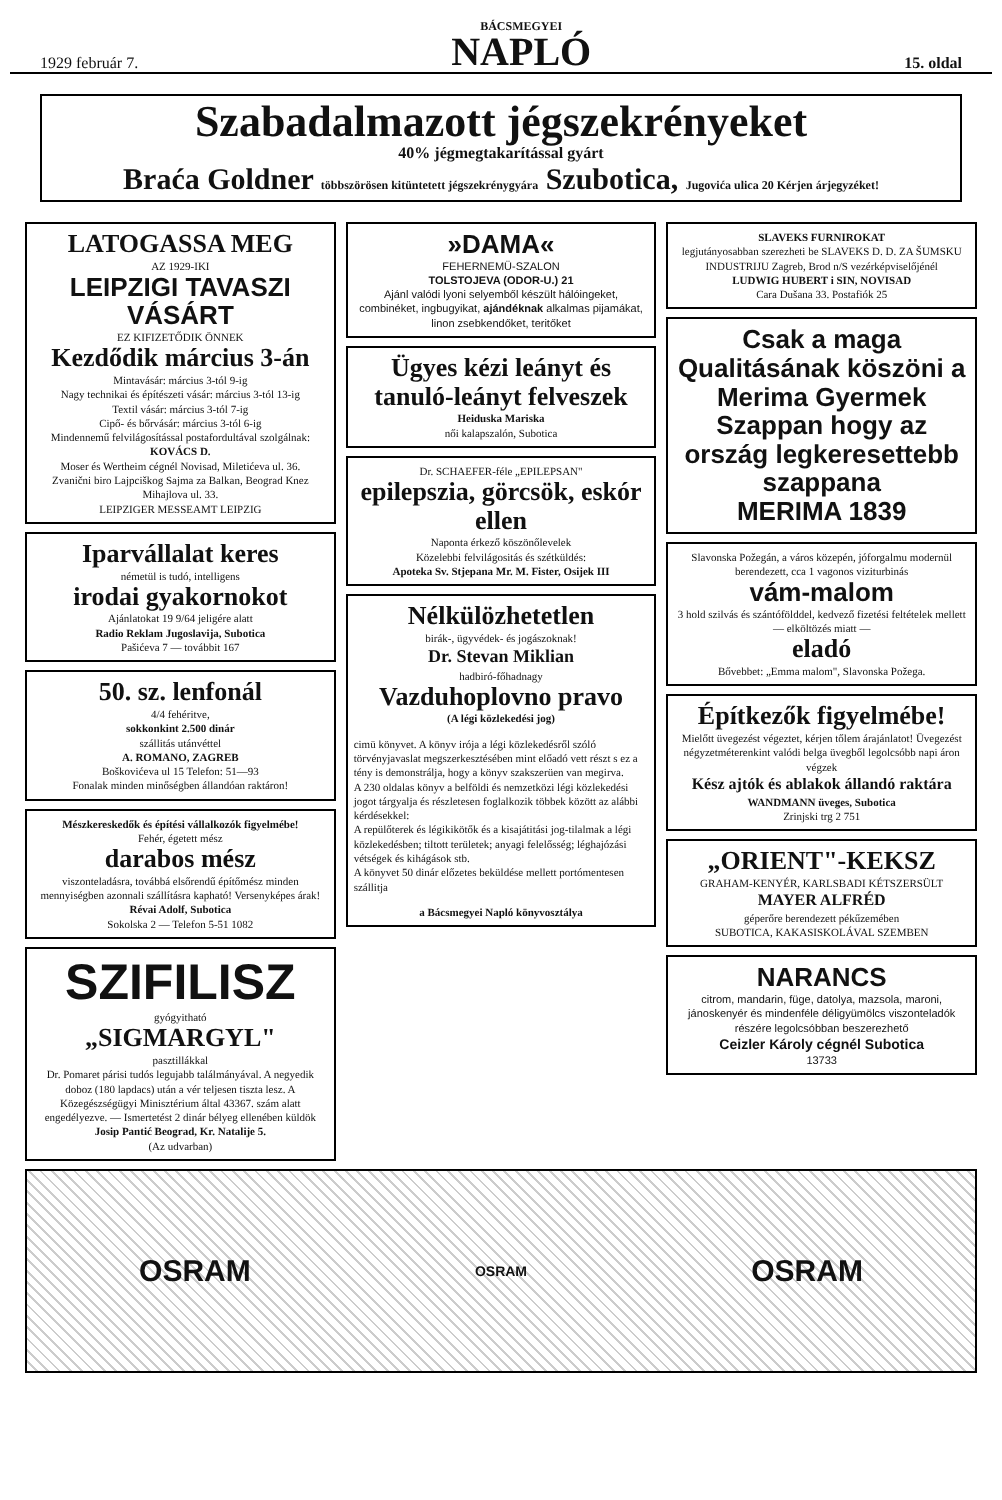1929 február 7.
BÁCSMEGYEI
NAPLÓ
15. oldal
Szabadalmazott jégszekrényeket
40% jégmegtakarítással gyárt
Braća Goldner többszörösen kitüntetett jégszekrénygyára Szubotica, Jugovića ulica 20 Kérjen árjegyzéket!
LATOGASSA MEG
AZ 1929-IKI
LEIPZIGI TAVASZI VÁSÁRT
EZ KIFIZETŐDIK ÖNNEK
Kezdődik március 3-án
Mintavásár: március 3-tól 9-ig
Nagy technikai és építészeti vásár: március 3-tól 13-ig
Textil vásár: március 3-tól 7-ig
Cipő- és bőrvásár: március 3-tól 6-ig
Mindennemű felvilágosítással postafordultával szolgálnak:
KOVÁCS D.
Moser és Wertheim cégnél Novisad, Miletićeva ul. 36.
Zvanični biro Lajpciškog Sajma za Balkan, Beograd Knez Mihajlova ul. 33.
LEIPZIGER MESSEAMT LEIPZIG
Iparvállalat keres
németül is tudó, intelligens
irodai gyakornokot
Ajánlatokat 19 9/64 jeligére alatt
Radio Reklam Jugoslavija, Subotica
Pašićeva 7 — továbbit 167
50. sz. lenfonál
4/4 fehéritve,
sokkonkint 2.500 dinár
szállitás utánvéttel
A. ROMANO, ZAGREB
Boškovićeva ul 15 Telefon: 51—93
Fonalak minden minőségben állandóan raktáron!
Mészkereskedők és építési vállalkozók figyelmébe!
Fehér, égetett mész
darabos mész
viszonteladásra, továbbá elsőrendű építőmész minden mennyiségben azonnali szállításra kapható! Versenyképes árak!
Révai Adolf, Subotica
Sokolska 2 — Telefon 5-51 1082
SZIFILISZ
gyógyitható
„SIGMARGYL"
pasztillákkal
Dr. Pomaret párisi tudós legujabb találmányával. A negyedik doboz (180 lapdacs) után a vér teljesen tiszta lesz. A Közegészségügyi Minisztérium által 43367. szám alatt engedélyezve. — Ismertetést 2 dinár bélyeg ellenében küldök
Josip Pantić Beograd, Kr. Natalije 5.
(Az udvarban)
»DAMA«
FEHERNEMÜ-SZALON
TOLSTOJEVA (ODOR-U.) 21
Ajánl valódi lyoni selyemből készült hálóingeket, combinéket, ingbugyikat, ajándéknak alkalmas pijamákat, linon zsebkendőket, teritőket
Ügyes kézi leányt és tanuló-leányt felveszek
Heiduska Mariska
női kalapszalón, Subotica
Dr. SCHAEFER-féle „EPILEPSAN"
epilepszia, görcsök, eskór ellen
Naponta érkező köszönőlevelek
Közelebbi felvilágositás és szétküldés:
Apoteka Sv. Stjepana Mr. M. Fister, Osijek III
Nélkülözhetetlen
birák-, ügyvédek- és jogászoknak!
Dr. Stevan Miklian
hadbiró-főhadnagy
Vazduhoplovno pravo
(A légi közlekedési jog)
cimü könyvet. A könyv irója a légi közlekedésről szóló törvényjavaslat megszerkesztésében mint előadó vett részt s ez a tény is demonstrálja, hogy a könyv szakszerüen van megirva.
A 230 oldalas könyv a belföldi és nemzetközi légi közlekedési jogot tárgyalja és részletesen foglalkozik többek között az alábbi kérdésekkel:
A repülőterek és légikikötők és a kisajátitási jog-tilalmak a légi közlekedésben; tiltott területek; anyagi felelősség; léghajózási vétségek és kihágások stb.
A könyvet 50 dinár előzetes beküldése mellett portómentesen szállitja
a Bácsmegyei Napló könyvosztálya
SLAVEKS FURNIROKAT
legjutányosabban szerezheti be SLAVEKS D. D. ZA ŠUMSKU INDUSTRIJU Zagreb, Brod n/S vezérképviselőjénél
LUDWIG HUBERT i SIN, NOVISAD
Cara Dušana 33. Postafiók 25
Csak a maga Qualitásának köszöni a Merima Gyermek Szappan hogy az ország legkeresettebb szappana
MERIMA 1839
Slavonska Požegán, a város közepén, jóforgalmu modernül berendezett, cca 1 vagonos viziturbinás
vám-malom
3 hold szilvás és szántófölddel, kedvező fizetési feltételek mellett — elköltözés miatt —
eladó
Bővebbet: „Emma malom", Slavonska Požega.
Építkezők figyelmébe!
Mielőtt üvegezést végeztet, kérjen tőlem árajánlatot! Üvegezést négyzetméterenkint valódi belga üvegből legolcsóbb napi áron végzek
Kész ajtók és ablakok állandó raktára
WANDMANN üveges, Subotica
Zrinjski trg 2 751
„ORIENT"-KEKSZ
GRAHAM-KENYÉR, KARLSBADI KÉTSZERSÜLT
MAYER ALFRÉD
géperőre berendezett pékűzemében
SUBOTICA, KAKASISKOLÁVAL SZEMBEN
NARANCS
citrom, mandarin, füge, datolya, mazsola, maroni, jánoskenyér és mindenféle déligyümölcs viszonteladók részére legolcsóbban beszerezhető
Ceizler Károly cégnél Subotica
13733
OSRAM OSRAM OSRAM